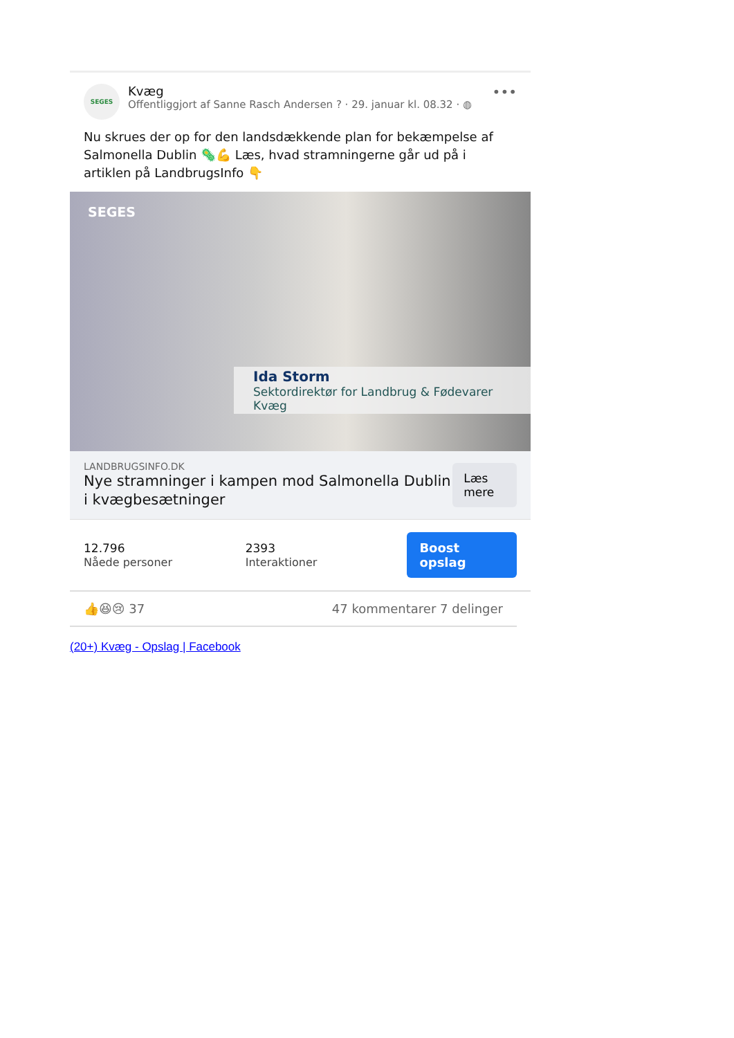SEGES
Kvæg
Offentliggjort af Sanne Rasch Andersen ? · 29. januar kl. 08.32 · ◍
•••
Nu skrues der op for den landsdækkende plan for bekæmpelse af Salmonella Dublin 🦠💪 Læs, hvad stramningerne går ud på i artiklen på LandbrugsInfo 👇
SEGES
Ida Storm
Sektordirektør for Landbrug & Fødevarer Kvæg
LANDBRUGSINFO.DK
Nye stramninger i kampen mod Salmonella Dublin i kvægbesætninger
Læs mere
12.796
Nåede personer
2393
Interaktioner
Boost opslag
👍😆😢 37 47 kommentarer 7 delinger
(20+) Kvæg - Opslag | Facebook